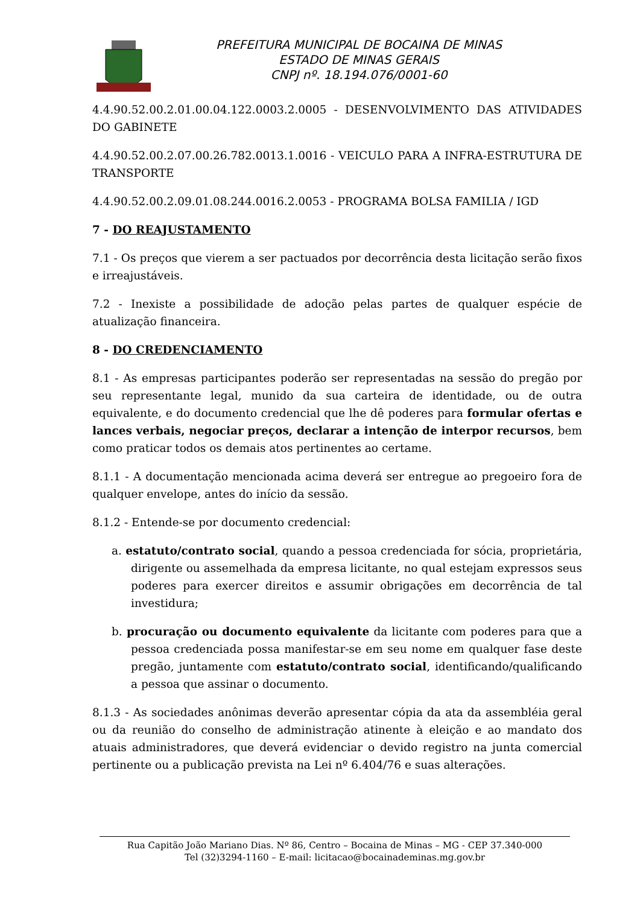PREFEITURA MUNICIPAL DE BOCAINA DE MINAS
ESTADO DE MINAS GERAIS
CNPJ nº. 18.194.076/0001-60
4.4.90.52.00.2.01.00.04.122.0003.2.0005 - DESENVOLVIMENTO DAS ATIVIDADES DO GABINETE
4.4.90.52.00.2.07.00.26.782.0013.1.0016 - VEICULO PARA A INFRA-ESTRUTURA DE TRANSPORTE
4.4.90.52.00.2.09.01.08.244.0016.2.0053 - PROGRAMA BOLSA FAMILIA / IGD
7 - DO REAJUSTAMENTO
7.1 - Os preços que vierem a ser pactuados por decorrência desta licitação serão fixos e irreajustáveis.
7.2 - Inexiste a possibilidade de adoção pelas partes de qualquer espécie de atualização financeira.
8 - DO CREDENCIAMENTO
8.1 - As empresas participantes poderão ser representadas na sessão do pregão por seu representante legal, munido da sua carteira de identidade, ou de outra equivalente, e do documento credencial que lhe dê poderes para formular ofertas e lances verbais, negociar preços, declarar a intenção de interpor recursos, bem como praticar todos os demais atos pertinentes ao certame.
8.1.1 - A documentação mencionada acima deverá ser entregue ao pregoeiro fora de qualquer envelope, antes do início da sessão.
8.1.2 - Entende-se por documento credencial:
a. estatuto/contrato social, quando a pessoa credenciada for sócia, proprietária, dirigente ou assemelhada da empresa licitante, no qual estejam expressos seus poderes para exercer direitos e assumir obrigações em decorrência de tal investidura;
b. procuração ou documento equivalente da licitante com poderes para que a pessoa credenciada possa manifestar-se em seu nome em qualquer fase deste pregão, juntamente com estatuto/contrato social, identificando/qualificando a pessoa que assinar o documento.
8.1.3 - As sociedades anônimas deverão apresentar cópia da ata da assembléia geral ou da reunião do conselho de administração atinente à eleição e ao mandato dos atuais administradores, que deverá evidenciar o devido registro na junta comercial pertinente ou a publicação prevista na Lei nº 6.404/76 e suas alterações.
Rua Capitão João Mariano Dias. Nº 86, Centro – Bocaina de Minas – MG - CEP 37.340-000
Tel (32)3294-1160 – E-mail: licitacao@bocainademinas.mg.gov.br